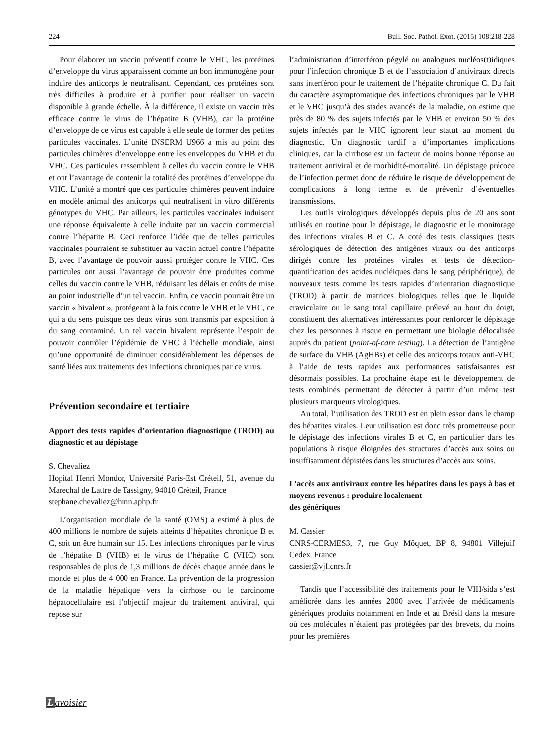224 Bull. Soc. Pathol. Exot. (2015) 108:218-228
Pour élaborer un vaccin préventif contre le VHC, les protéines d’enveloppe du virus apparaissent comme un bon immunogène pour induire des anticorps le neutralisant. Cependant, ces protéines sont très difficiles à produire et à purifier pour réaliser un vaccin disponible à grande échelle. À la différence, il existe un vaccin très efficace contre le virus de l’hépatite B (VHB), car la protéine d’enveloppe de ce virus est capable à elle seule de former des petites particules vaccinales. L’unité INSERM U966 a mis au point des particules chimères d’enveloppe entre les enveloppes du VHB et du VHC. Ces particules ressemblent à celles du vaccin contre le VHB et ont l’avantage de contenir la totalité des protéines d’enveloppe du VHC. L’unité a montré que ces particules chimères peuvent induire en modèle animal des anticorps qui neutralisent in vitro différents génotypes du VHC. Par ailleurs, les particules vaccinales induisent une réponse équivalente à celle induite par un vaccin commercial contre l’hépatite B. Ceci renforce l’idée que de telles particules vaccinales pourraient se substituer au vaccin actuel contre l’hépatite B, avec l’avantage de pouvoir aussi protéger contre le VHC. Ces particules ont aussi l’avantage de pouvoir être produites comme celles du vaccin contre le VHB, réduisant les délais et coûts de mise au point industrielle d’un tel vaccin. Enfin, ce vaccin pourrait être un vaccin « bivalent », protégeant à la fois contre le VHB et le VHC, ce qui a du sens puisque ces deux virus sont transmis par exposition à du sang contaminé. Un tel vaccin bivalent représente l’espoir de pouvoir contrôler l’épidémie de VHC à l’échelle mondiale, ainsi qu’une opportunité de diminuer considérablement les dépenses de santé liées aux traitements des infections chroniques par ce virus.
Prévention secondaire et tertiaire
Apport des tests rapides d’orientation diagnostique (TROD) au diagnostic et au dépistage
S. Chevaliez
Hopital Henri Mondor, Université Paris-Est Créteil, 51, avenue du Marechal de Lattre de Tassigny, 94010 Créteil, France
stephane.chevaliez@hmn.aphp.fr
L’organisation mondiale de la santé (OMS) a estimé à plus de 400 millions le nombre de sujets atteints d’hépatites chronique B et C, soit un être humain sur 15. Les infections chroniques par le virus de l’hépatite B (VHB) et le virus de l’hépatite C (VHC) sont responsables de plus de 1,3 millions de décès chaque année dans le monde et plus de 4 000 en France. La prévention de la progression de la maladie hépatique vers la cirrhose ou le carcinome hépatocellulaire est l’objectif majeur du traitement antiviral, qui repose sur
l’administration d’interféron pégylé ou analogues nucléos(t)idiques pour l’infection chronique B et de l’association d’antiviraux directs sans interféron pour le traitement de l’hépatite chronique C. Du fait du caractère asymptomatique des infections chroniques par le VHB et le VHC jusqu’à des stades avancés de la maladie, on estime que près de 80 % des sujets infectés par le VHB et environ 50 % des sujets infectés par le VHC ignorent leur statut au moment du diagnostic. Un diagnostic tardif a d’importantes implications cliniques, car la cirrhose est un facteur de moins bonne réponse au traitement antiviral et de morbidité-mortalité. Un dépistage précoce de l’infection permet donc de réduire le risque de développement de complications à long terme et de prévenir d’éventuelles transmissions.
Les outils virologiques développés depuis plus de 20 ans sont utilisés en routine pour le dépistage, le diagnostic et le monitorage des infections virales B et C. A coté des tests classiques (tests sérologiques de détection des antigènes viraux ou des anticorps dirigés contre les protéines virales et tests de détection-quantification des acides nucléiques dans le sang périphérique), de nouveaux tests comme les tests rapides d’orientation diagnostique (TROD) à partir de matrices biologiques telles que le liquide craviculaire ou le sang total capillaire prélevé au bout du doigt, constituent des alternatives intéressantes pour renforcer le dépistage chez les personnes à risque en permettant une biologie délocalisée auprès du patient (point-of-care testing). La détection de l’antigène de surface du VHB (AgHBs) et celle des anticorps totaux anti-VHC à l’aide de tests rapides aux performances satisfaisantes est désormais possibles. La prochaine étape est le développement de tests combinés permettant de détecter à partir d’un même test plusieurs marqueurs virologiques.
Au total, l’utilisation des TROD est en plein essor dans le champ des hépatites virales. Leur utilisation est donc très prometteuse pour le dépistage des infections virales B et C, en particulier dans les populations à risque éloignées des structures d’accès aux soins ou insuffisamment dépistées dans les structures d’accès aux soins.
L’accès aux antiviraux contre les hépatites dans les pays à bas et moyens revenus : produire localement
des génériques
M. Cassier
CNRS-CERMES3, 7, rue Guy Môquet, BP 8, 94801 Villejuif Cedex, France
cassier@vjf.cnrs.fr
Tandis que l’accessibilité des traitements pour le VIH/sida s’est améliorée dans les années 2000 avec l’arrivée de médicaments génériques produits notamment en Inde et au Brésil dans la mesure où ces molécules n’étaient pas protégées par des brevets, du moins pour les premières
Lavoisier